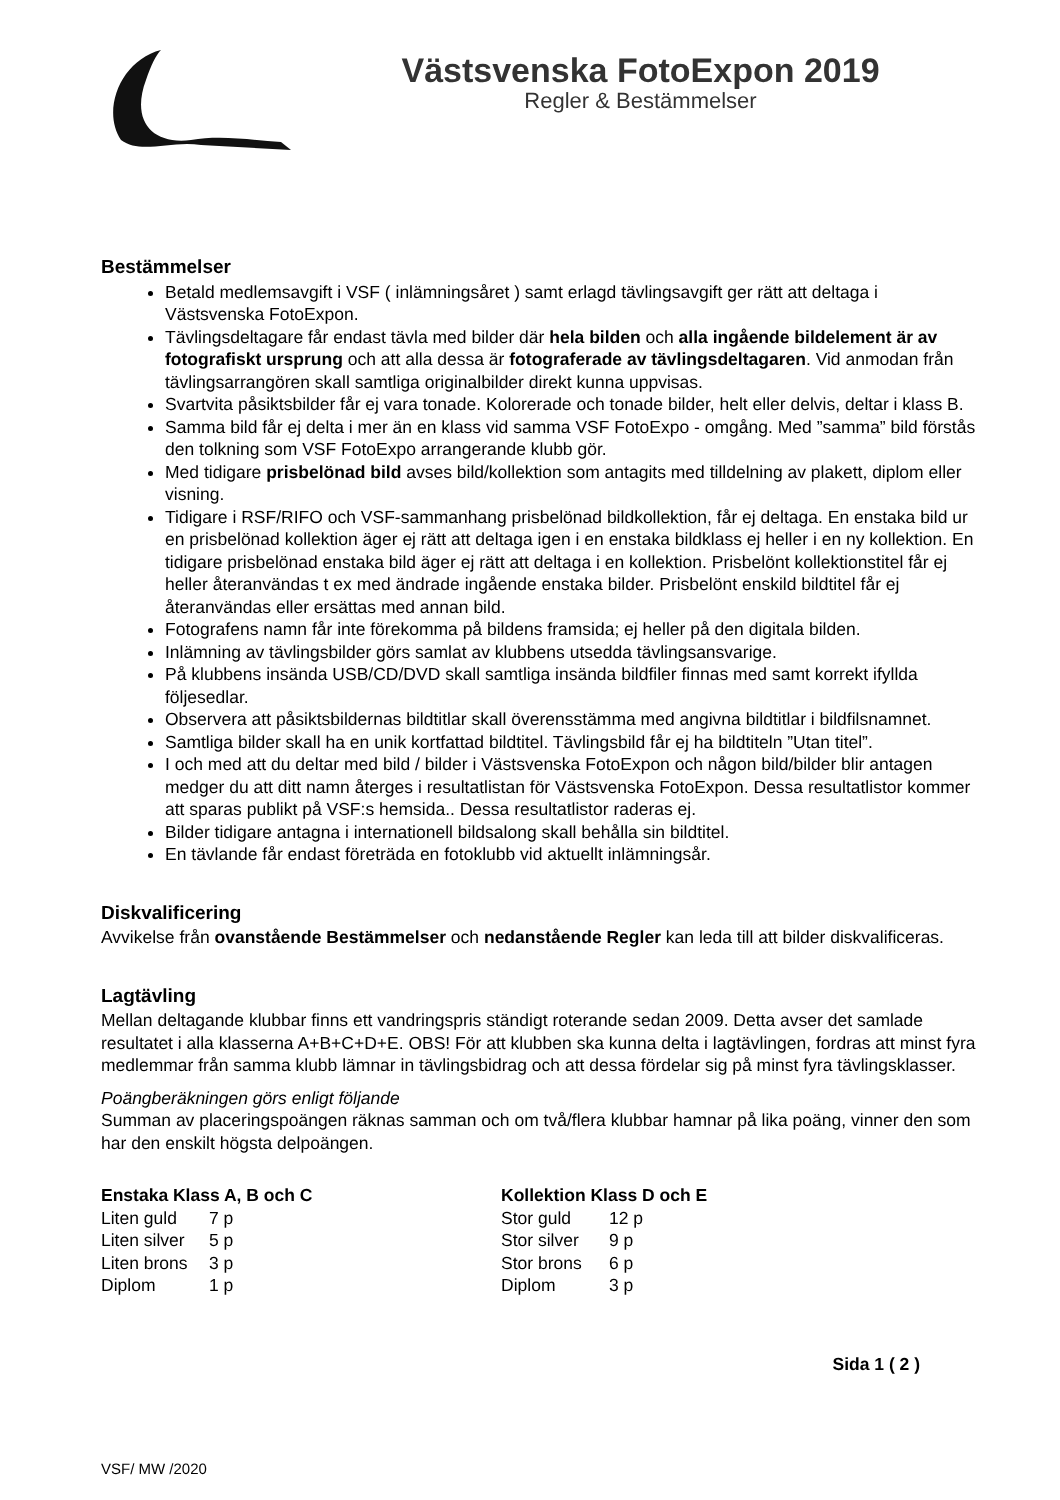Västsvenska FotoExpon 2019
Regler & Bestämmelser
Bestämmelser
Betald medlemsavgift i VSF ( inlämningsåret ) samt erlagd tävlingsavgift ger rätt att deltaga i Västsvenska FotoExpon.
Tävlingsdeltagare får endast tävla med bilder där hela bilden och alla ingående bildelement är av fotografiskt ursprung och att alla dessa är fotograferade av tävlingsdeltagaren. Vid anmodan från tävlingsarrangören skall samtliga originalbilder direkt kunna uppvisas.
Svartvita påsiktsbilder får ej vara tonade. Kolorerade och tonade bilder, helt eller delvis, deltar i klass B.
Samma bild får ej delta i mer än en klass vid samma VSF FotoExpo - omgång. Med ”samma” bild förstås den tolkning som VSF FotoExpo arrangerande klubb gör.
Med tidigare prisbelönad bild avses bild/kollektion som antagits med tilldelning av plakett, diplom eller visning.
Tidigare i RSF/RIFO och VSF-sammanhang prisbelönad bildkollektion, får ej deltaga. En enstaka bild ur en prisbelönad kollektion äger ej rätt att deltaga igen i en enstaka bildklass ej heller i en ny kollektion. En tidigare prisbelönad enstaka bild äger ej rätt att deltaga i en kollektion. Prisbelönt kollektionstitel får ej heller återanvändas t ex med ändrade ingående enstaka bilder. Prisbelönt enskild bildtitel får ej återanvändas eller ersättas med annan bild.
Fotografens namn får inte förekomma på bildens framsida; ej heller på den digitala bilden.
Inlämning av tävlingsbilder görs samlat av klubbens utsedda tävlingsansvarige.
På klubbens insända USB/CD/DVD skall samtliga insända bildfiler finnas med samt korrekt ifyllda följesedlar.
Observera att påsiktsbildernas bildtitlar skall överensstämma med angivna bildtitlar i bildfilsnamnet.
Samtliga bilder skall ha en unik kortfattad bildtitel. Tävlingsbild får ej ha bildtiteln ”Utan titel”.
I och med att du deltar med bild / bilder i Västsvenska FotoExpon och någon bild/bilder blir antagen medger du att ditt namn återges i resultatlistan för Västsvenska FotoExpon. Dessa resultatlistor kommer att sparas publikt på VSF:s hemsida.. Dessa resultatlistor raderas ej.
Bilder tidigare antagna i internationell bildsalong skall behålla sin bildtitel.
En tävlande får endast företräda en fotoklubb vid aktuellt inlämningsår.
Diskvalificering
Avvikelse från ovanstående Bestämmelser och nedanstående Regler kan leda till att bilder diskvalificeras.
Lagtävling
Mellan deltagande klubbar finns ett vandringspris ständigt roterande sedan 2009. Detta avser det samlade resultatet i alla klasserna A+B+C+D+E. OBS! För att klubben ska kunna delta i lagtävlingen, fordras att minst fyra medlemmar från samma klubb lämnar in tävlingsbidrag och att dessa fördelar sig på minst fyra tävlingsklasser.
Poängberäkningen görs enligt följande
Summan av placeringspoängen räknas samman och om två/flera klubbar hamnar på lika poäng, vinner den som har den enskilt högsta delpoängen.
| Enstaka Klass A, B och C | |
| --- | --- |
| Liten guld | 7 p |
| Liten silver | 5 p |
| Liten brons | 3 p |
| Diplom | 1 p |
| Kollektion Klass D och E | |
| --- | --- |
| Stor guld | 12 p |
| Stor silver | 9 p |
| Stor brons | 6 p |
| Diplom | 3 p |
Sida 1 ( 2 )
VSF/ MW /2020